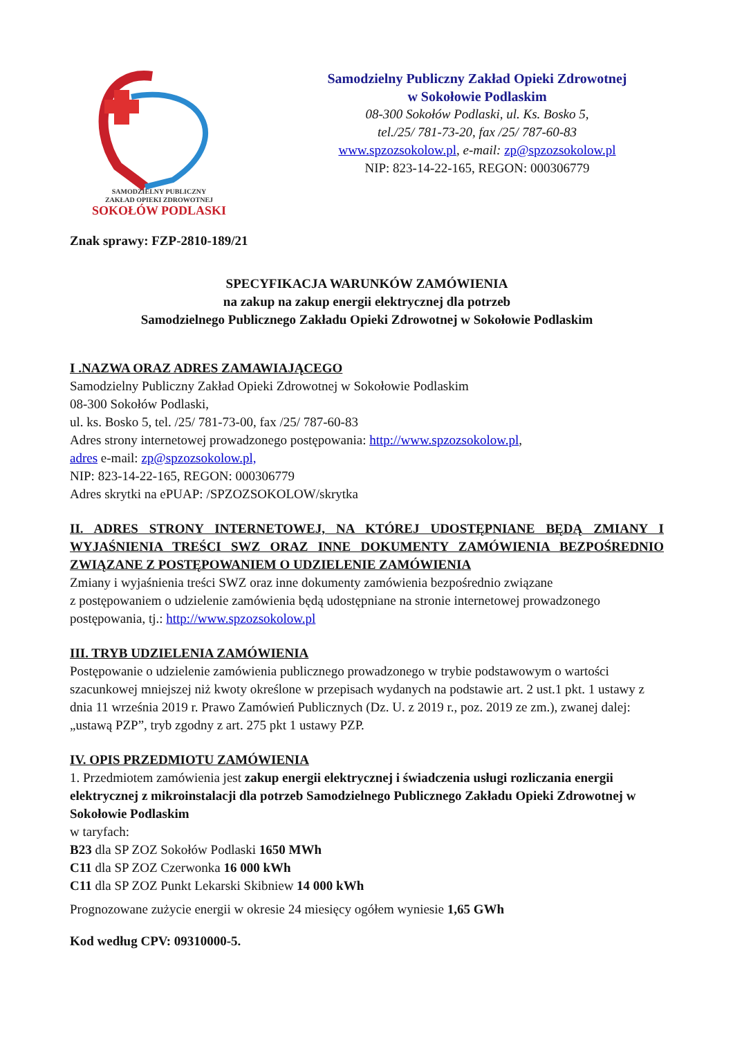SAMODZIELNY PUBLICZNY
ZAKŁAD OPIEKI ZDROWOTNEJ
SOKOŁÓW PODLASKI
Samodzielny Publiczny Zakład Opieki Zdrowotnej
w Sokołowie Podlaskim
08-300 Sokołów Podlaski, ul. Ks. Bosko 5,
tel./25/ 781-73-20, fax /25/ 787-60-83
www.spzozsokolow.pl, e-mail: zp@spzozsokolow.pl
NIP: 823-14-22-165, REGON: 000306779
Znak sprawy: FZP-2810-189/21
SPECYFIKACJA WARUNKÓW ZAMÓWIENIA
na zakup na zakup energii elektrycznej dla potrzeb
Samodzielnego Publicznego Zakładu Opieki Zdrowotnej w Sokołowie Podlaskim
I .NAZWA ORAZ ADRES ZAMAWIAJĄCEGO
Samodzielny Publiczny Zakład Opieki Zdrowotnej w Sokołowie Podlaskim
08-300 Sokołów Podlaski,
ul. ks. Bosko 5, tel. /25/ 781-73-00, fax /25/ 787-60-83
Adres strony internetowej prowadzonego postępowania: http://www.spzozsokolow.pl,
adres e-mail: zp@spzozsokolow.pl,
NIP: 823-14-22-165, REGON: 000306779
Adres skrytki na ePUAP: /SPZOZSOKOLOW/skrytka
II. ADRES STRONY INTERNETOWEJ, NA KTÓREJ UDOSTĘPNIANE BĘDĄ ZMIANY I WYJAŚNIENIA TREŚCI SWZ ORAZ INNE DOKUMENTY ZAMÓWIENIA BEZPOŚREDNIO ZWIĄZANE Z POSTĘPOWANIEM O UDZIELENIE ZAMÓWIENIA
Zmiany i wyjaśnienia treści SWZ oraz inne dokumenty zamówienia bezpośrednio związane
z postępowaniem o udzielenie zamówienia będą udostępniane na stronie internetowej prowadzonego postępowania, tj.: http://www.spzozsokolow.pl
III. TRYB UDZIELENIA ZAMÓWIENIA
Postępowanie o udzielenie zamówienia publicznego prowadzonego w trybie podstawowym o wartości szacunkowej mniejszej niż kwoty określone w przepisach wydanych na podstawie art. 2 ust.1 pkt. 1 ustawy z dnia 11 września 2019 r. Prawo Zamówień Publicznych (Dz. U. z 2019 r., poz. 2019 ze zm.), zwanej dalej: „ustawą PZP”, tryb zgodny z art. 275 pkt 1 ustawy PZP.
IV. OPIS PRZEDMIOTU ZAMÓWIENIA
1. Przedmiotem zamówienia jest zakup energii elektrycznej i świadczenia usługi rozliczania energii elektrycznej z mikroinstalacji dla potrzeb Samodzielnego Publicznego Zakładu Opieki Zdrowotnej w Sokołowie Podlaskim
w taryfach:
B23 dla SP ZOZ Sokołów Podlaski 1650 MWh
C11 dla SP ZOZ Czerwonka 16 000 kWh
C11 dla SP ZOZ Punkt Lekarski Skibniew 14 000 kWh
Prognozowane zużycie energii w okresie 24 miesięcy ogółem wyniesie 1,65 GWh
Kod według CPV: 09310000-5.